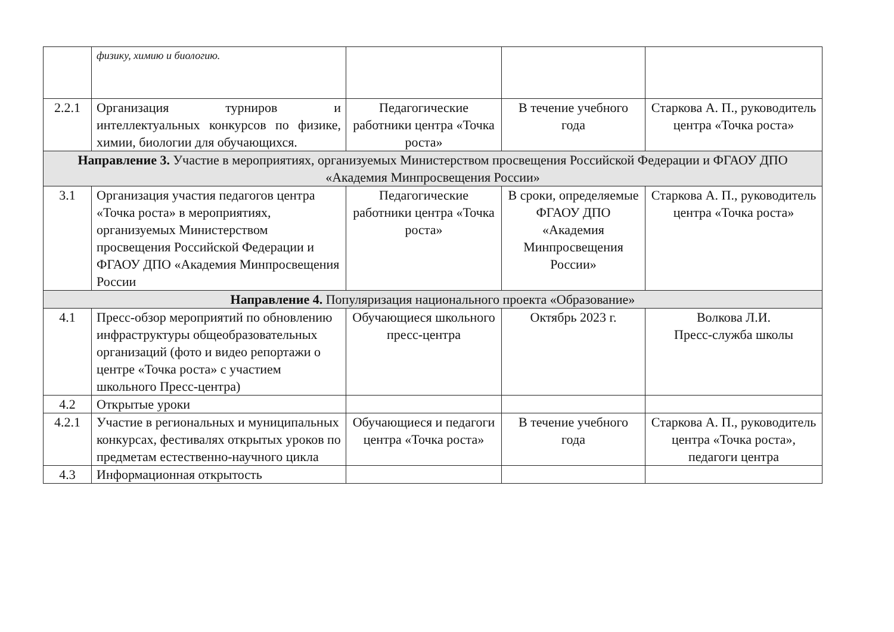| | физику, химию и биологию. | | | |
| 2.2.1 | Организация турниров и интеллектуальных конкурсов по физике, химии, биологии для обучающихся. | Педагогические работники центра «Точка роста» | В течение учебного года | Старкова А. П., руководитель центра «Точка роста» |
| Направление 3. Участие в мероприятиях, организуемых Министерством просвещения Российской Федерации и ФГАОУ ДПО «Академия Минпросвещения России» | | | | |
| 3.1 | Организация участия педагогов центра «Точка роста» в мероприятиях, организуемых Министерством просвещения Российской Федерации и ФГАОУ ДПО «Академия Минпросвещения России | Педагогические работники центра «Точка роста» | В сроки, определяемые ФГАОУ ДПО «Академия Минпросвещения России» | Старкова А. П., руководитель центра «Точка роста» |
| Направление 4. Популяризация национального проекта «Образование» | | | | |
| 4.1 | Пресс-обзор мероприятий по обновлению инфраструктуры общеобразовательных организаций (фото и видео репортажи о центре «Точка роста» с участием школьного Пресс-центра) | Обучающиеся школьного пресс-центра | Октябрь 2023 г. | Волкова Л.И. Пресс-служба школы |
| 4.2 | Открытые уроки | | | |
| 4.2.1 | Участие в региональных и муниципальных конкурсах, фестивалях открытых уроков по предметам естественно-научного цикла | Обучающиеся и педагоги центра «Точка роста» | В течение учебного года | Старкова А. П., руководитель центра «Точка роста», педагоги центра |
| 4.3 | Информационная открытость | | | |